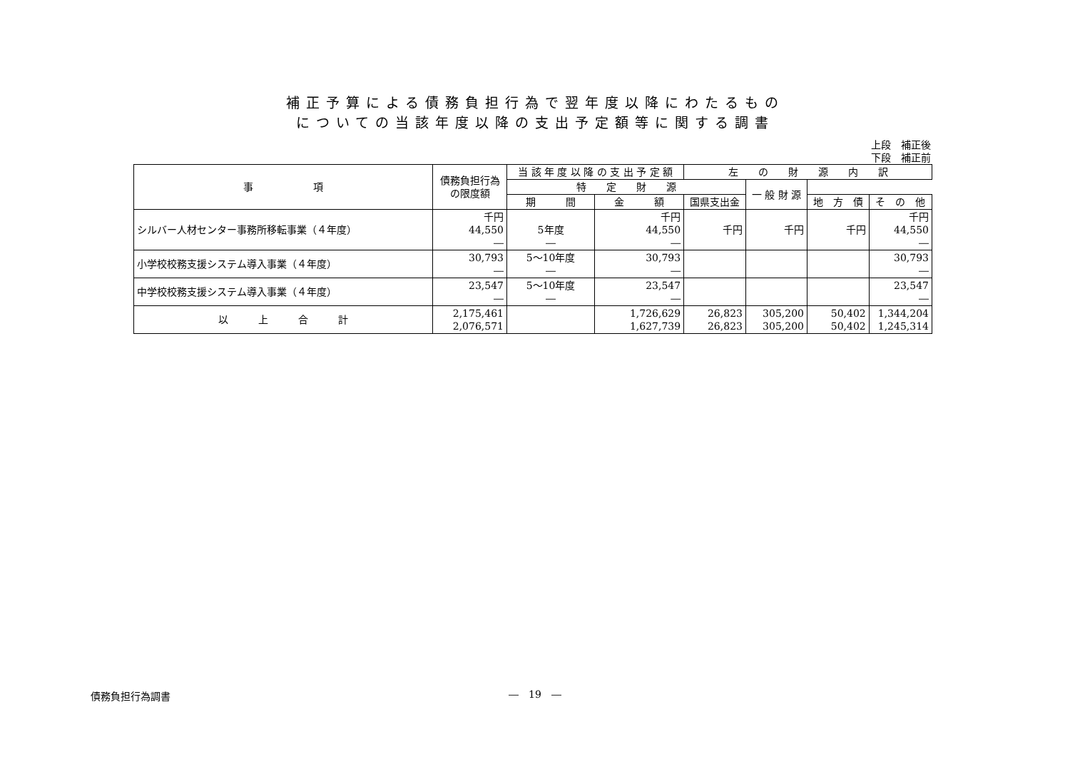補正予算による債務負担行為で翌年度以降にわたるもの
についての当該年度以降の支出予定額等に関する調書
上段　補正後
下段　補正前
| 事 項 | 債務負担行為の限度額 | 当 該 年 度 以 降 の 支 出 予 定 額 | | 左 の 財 源 内 訳 | | | |
| --- | --- | --- | --- | --- | --- | --- | --- |
| | | 特 定 財 源 | | | 一 般 財 源 | | |
| | | 期 間 | 金 額 | 国県支出金 | | 地 方 債 | そ の 他 |
| シルバー人材センター事務所移転事業（４年度） | 千円 44,550 ― | 5年度 ― | 千円 44,550 ― | 千円 | 千円 | 千円 | 千円 44,550 ― |
| 小学校校務支援システム導入事業（４年度） | 30,793 ― | 5～10年度 ― | 30,793 ― | | | | 30,793 ― |
| 中学校校務支援システム導入事業（４年度） | 23,547 ― | 5～10年度 ― | 23,547 ― | | | | 23,547 ― |
| 以 上 合 計 | 2,175,461 2,076,571 | | 1,726,629 1,627,739 | 26,823 26,823 | 305,200 305,200 | 50,402 50,402 | 1,344,204 1,245,314 |
債務負担行為調書
―　19　―